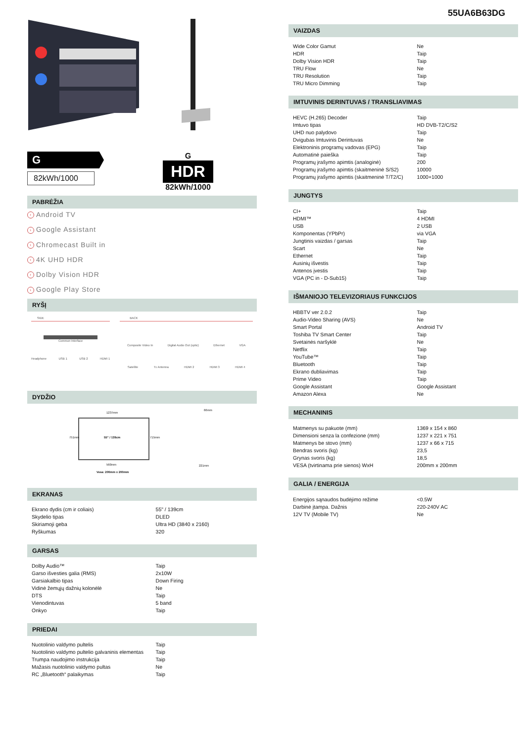G
82kWh/1000
G
HDR
82kWh/1000
PABRĖŽIA
› Android TV
› Google Assistant
› Chromecast Built in
› 4K UHD HDR
› Dolby Vision HDR
› Google Play Store
RYŠĮ
SIDE
Common Interface
Headphone USB 1 USB 2 HDMI 1
BACK
Composite Video In Digital Audio Out (optic) Ethernet VGA
Satellite Tv Antenna HDMI 2 HDMI 3 HDMI 4
DYDŽIO
1237mm
751mm 55" / 139cm 715mm
560mm
Vesa: 200mm x 200mm
66mm
221mm
EKRANAS
| Ekrano dydis (cm ir coliais) | 55" / 139cm |
| Skydelio tipas | DLED |
| Skiriamoji geba | Ultra HD (3840 x 2160) |
| Ryškumas | 320 |
GARSAS
| Dolby Audio™ | Taip |
| Garso išvesties galia (RMS) | 2x10W |
| Garsiakalbio tipas | Down Firing |
| Vidinė žemųjų dažnių kolonėlė | Ne |
| DTS | Taip |
| Vienodintuvas | 5 band |
| Onkyo | Taip |
PRIEDAI
| Nuotolinio valdymo pultelis | Taip |
| Nuotolinio valdymo pultelio galvaninis elementas | Taip |
| Trumpa naudojimo instrukcija | Taip |
| Mažasis nuotolinio valdymo pultas | Ne |
| RC „Bluetooth“ palaikymas | Taip |
55UA6B63DG
VAIZDAS
| Wide Color Gamut | Ne |
| HDR | Taip |
| Dolby Vision HDR | Taip |
| TRU Flow | Ne |
| TRU Resolution | Taip |
| TRU Micro Dimming | Taip |
IMTUVINIS DERINTUVAS / TRANSLIAVIMAS
| HEVC (H.265) Decoder | Taip |
| Imtuvo tipas | HD DVB-T2/C/S2 |
| UHD nuo palydovo | Taip |
| Dvigubas Imtuvinis Derintuvas | Ne |
| Elektroninis programų vadovas (EPG) | Taip |
| Automatinė paieška | Taip |
| Programų įrašymo apimtis (analoginė) | 200 |
| Programų įrašymo apimtis (skaitmeninė S/S2) | 10000 |
| Programų įrašymo apimtis (skaitmeninė T/T2/C) | 1000+1000 |
JUNGTYS
| CI+ | Taip |
| HDMI™ | 4 HDMI |
| USB | 2 USB |
| Komponentas (YPbPr) | via VGA |
| Jungtinis vaizdas / garsas | Taip |
| Scart | Ne |
| Ethernet | Taip |
| Ausinių išvestis | Taip |
| Antenos įvestis | Taip |
| VGA (PC in - D-Sub15) | Taip |
IŠMANIOJO TELEVIZORIAUS FUNKCIJOS
| HBBTV ver 2.0.2 | Taip |
| Audio-Video Sharing (AVS) | Ne |
| Smart Portal | Android TV |
| Toshiba TV Smart Center | Taip |
| Svetainės naršyklė | Ne |
| Netflix | Taip |
| YouTube™ | Taip |
| Bluetooth | Taip |
| Ekrano dubliavimas | Taip |
| Prime Video | Taip |
| Google Assistant | Google Assistant |
| Amazon Alexa | Ne |
MECHANINIS
| Matmenys su pakuote (mm) | 1369 x 154 x 860 |
| Dimensioni senza la confezione (mm) | 1237 x 221 x 751 |
| Matmenys be stovo (mm) | 1237 x 66 x 715 |
| Bendras svoris (kg) | 23,5 |
| Grynas svoris (kg) | 18,5 |
| VESA (tvirtinama prie sienos) WxH | 200mm x 200mm |
GALIA / ENERGIJA
| Energijos sąnaudos budėjimo režime | <0.5W |
| Darbinė įtampa. Dažnis | 220-240V AC |
| 12V TV (Mobile TV) | Ne |